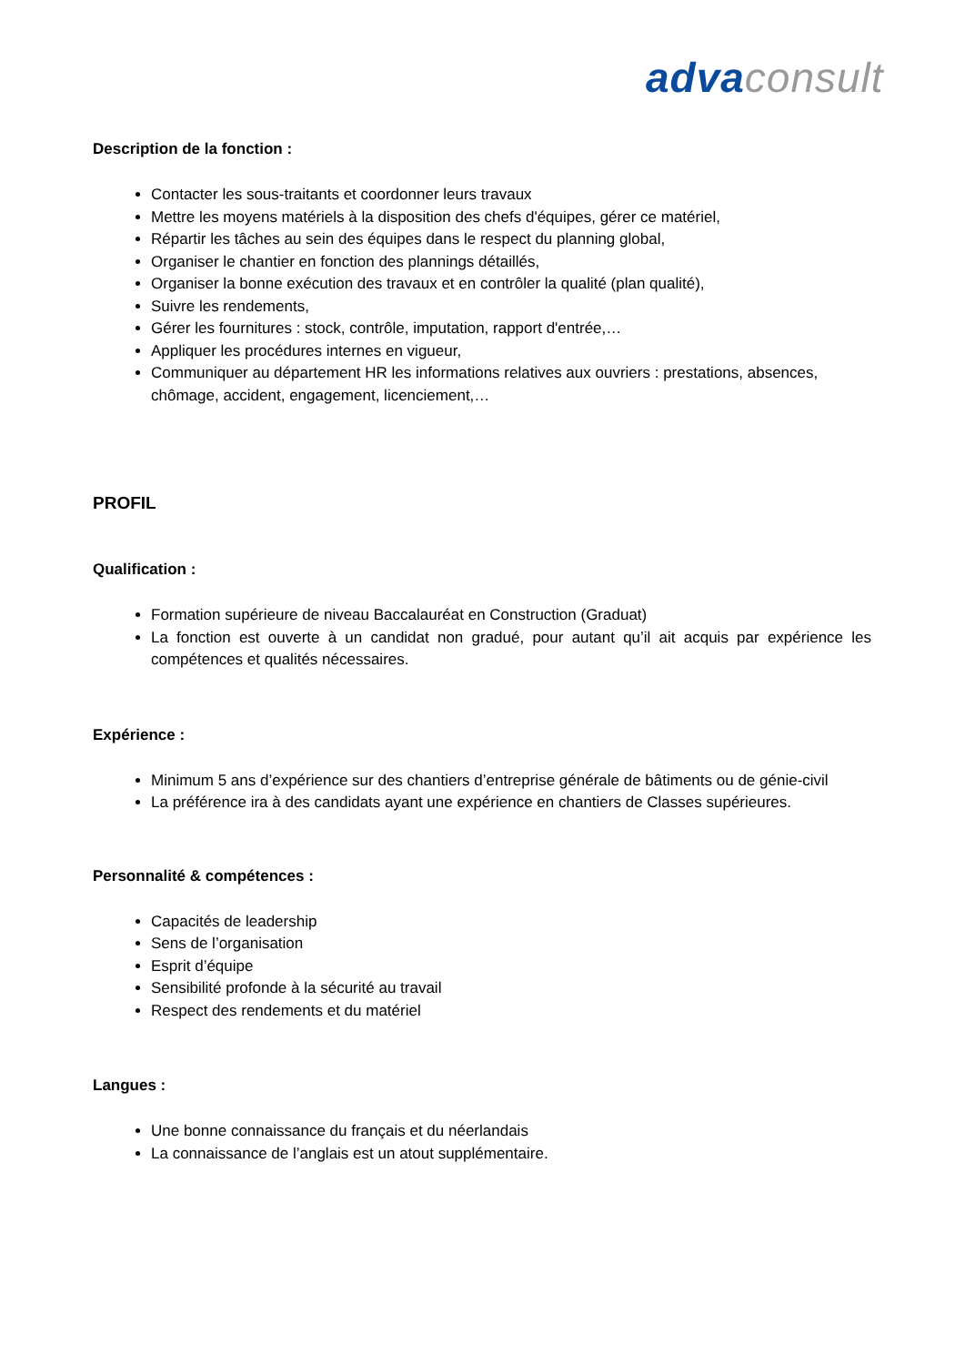adva consult
Description de la fonction :
Contacter les sous-traitants et coordonner leurs travaux
Mettre les moyens matériels à la disposition des chefs d'équipes, gérer ce matériel,
Répartir les tâches au sein des équipes dans le respect du planning global,
Organiser le chantier en fonction des plannings détaillés,
Organiser la bonne exécution des travaux et en contrôler la qualité (plan qualité),
Suivre les rendements,
Gérer les fournitures : stock, contrôle, imputation, rapport d'entrée,…
Appliquer les procédures internes en vigueur,
Communiquer au département HR les informations relatives aux ouvriers : prestations, absences, chômage, accident, engagement, licenciement,…
PROFIL
Qualification :
Formation supérieure de niveau Baccalauréat en Construction (Graduat)
La fonction est ouverte à un candidat non gradué, pour autant qu’il ait acquis par expérience les compétences et qualités nécessaires.
Expérience :
Minimum 5 ans d’expérience sur des chantiers d’entreprise générale de bâtiments ou de génie-civil
La préférence ira à des candidats ayant une expérience en chantiers de Classes supérieures.
Personnalité & compétences :
Capacités de leadership
Sens de l’organisation
Esprit d’équipe
Sensibilité profonde à la sécurité au travail
Respect des rendements et du matériel
Langues :
Une bonne connaissance du français et du néerlandais
La connaissance de l’anglais est un atout supplémentaire.